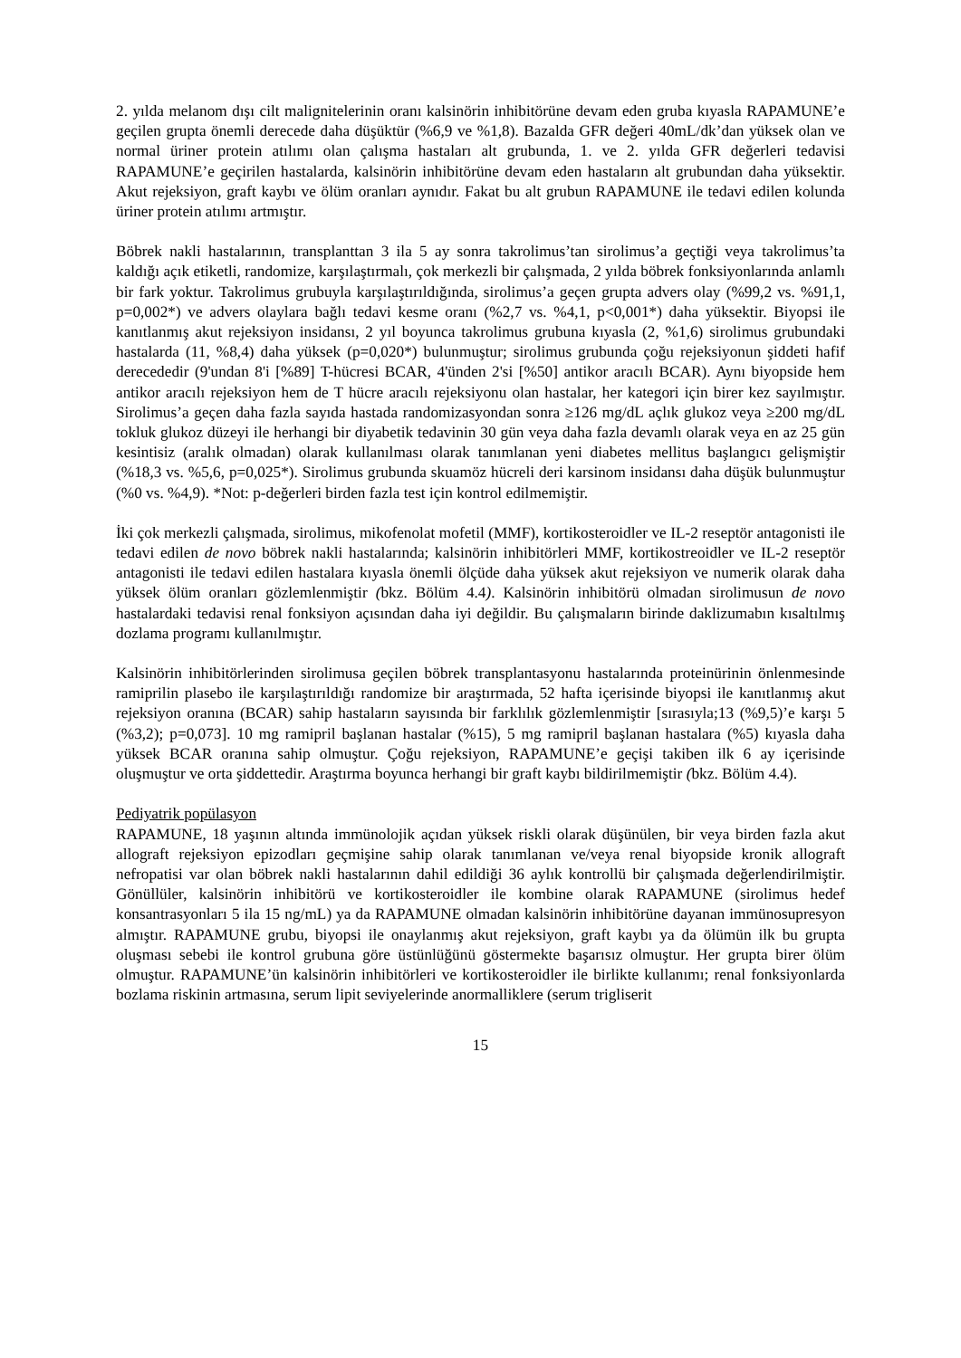2. yılda melanom dışı cilt malignitelerinin oranı kalsinörin inhibitörüne devam eden gruba kıyasla RAPAMUNE’e geçilen grupta önemli derecede daha düşüktür (%6,9 ve %1,8). Bazalda GFR değeri 40mL/dk’dan yüksek olan ve normal üriner protein atılımı olan çalışma hastaları alt grubunda, 1. ve 2. yılda GFR değerleri tedavisi RAPAMUNE’e geçirilen hastalarda, kalsinörin inhibitörüne devam eden hastaların alt grubundan daha yüksektir. Akut rejeksiyon, graft kaybı ve ölüm oranları aynıdır. Fakat bu alt grubun RAPAMUNE ile tedavi edilen kolunda üriner protein atılımı artmıştır.
Böbrek nakli hastalarının, transplanttan 3 ila 5 ay sonra takrolimus’tan sirolimus’a geçtiği veya takrolimus’ta kaldığı açık etiketli, randomize, karşılaştırmalı, çok merkezli bir çalışmada, 2 yılda böbrek fonksiyonlarında anlamlı bir fark yoktur. Takrolimus grubuyla karşılaştırıldığında, sirolimus’a geçen grupta advers olay (%99,2 vs. %91,1, p=0,002*) ve advers olaylara bağlı tedavi kesme oranı (%2,7 vs. %4,1, p<0,001*) daha yüksektir. Biyopsi ile kanıtlanmış akut rejeksiyon insidansı, 2 yıl boyunca takrolimus grubuna kıyasla (2, %1,6) sirolimus grubundaki hastalarda (11, %8,4) daha yüksek (p=0,020*) bulunmuştur; sirolimus grubunda çoğu rejeksiyonun şiddeti hafif derecededir (9'undan 8'i [%89] T-hücresi BCAR, 4'ünden 2'si [%50] antikor aracılı BCAR). Aynı biyopside hem antikor aracılı rejeksiyon hem de T hücre aracılı rejeksiyonu olan hastalar, her kategori için birer kez sayılmıştır. Sirolimus’a geçen daha fazla sayıda hastada randomizasyondan sonra ≥126 mg/dL açlık glukoz veya ≥200 mg/dL tokluk glukoz düzeyi ile herhangi bir diyabetik tedavinin 30 gün veya daha fazla devamlı olarak veya en az 25 gün kesintisiz (aralık olmadan) olarak kullanılması olarak tanımlanan yeni diabetes mellitus başlangıcı gelişmiştir (%18,3 vs. %5,6, p=0,025*). Sirolimus grubunda skuamöz hücreli deri karsinom insidansı daha düşük bulunmuştur (%0 vs. %4,9). *Not: p-değerleri birden fazla test için kontrol edilmemiştir.
İki çok merkezli çalışmada, sirolimus, mikofenolat mofetil (MMF), kortikosteroidler ve IL-2 reseptör antagonisti ile tedavi edilen de novo böbrek nakli hastalarında; kalsinörin inhibitörleri MMF, kortikostreoidler ve IL-2 reseptör antagonisti ile tedavi edilen hastalara kıyasla önemli ölçüde daha yüksek akut rejeksiyon ve numerik olarak daha yüksek ölüm oranları gözlemlenmiştir (bkz. Bölüm 4.4). Kalsinörin inhibitörü olmadan sirolimusun de novo hastalardaki tedavisi renal fonksiyon açısından daha iyi değildir. Bu çalışmaların birinde daklizumabın kısaltılmış dozlama programı kullanılmıştır.
Kalsinörin inhibitörlerinden sirolimusa geçilen böbrek transplantasyonu hastalarında proteinürinin önlenmesinde ramiprilin plasebo ile karşılaştırıldığı randomize bir araştırmada, 52 hafta içerisinde biyopsi ile kanıtlanmış akut rejeksiyon oranına (BCAR) sahip hastaların sayısında bir farklılık gözlemlenmiştir [sırasıyla;13 (%9,5)’e karşı 5 (%3,2); p=0,073]. 10 mg ramipril başlanan hastalar (%15), 5 mg ramipril başlanan hastalara (%5) kıyasla daha yüksek BCAR oranına sahip olmuştur. Çoğu rejeksiyon, RAPAMUNE’e geçişi takiben ilk 6 ay içerisinde oluşmuştur ve orta şiddettedir. Araştırma boyunca herhangi bir graft kaybı bildirilmemiştir (bkz. Bölüm 4.4).
Pediyatrik popülasyon
RAPAMUNE, 18 yaşının altında immünolojik açıdan yüksek riskli olarak düşünülen, bir veya birden fazla akut allograft rejeksiyon epizodları geçmişine sahip olarak tanımlanan ve/veya renal biyopside kronik allograft nefropatisi var olan böbrek nakli hastalarının dahil edildiği 36 aylık kontrollü bir çalışmada değerlendirilmiştir. Gönüllüler, kalsinörin inhibitörü ve kortikosteroidler ile kombine olarak RAPAMUNE (sirolimus hedef konsantrasyonları 5 ila 15 ng/mL) ya da RAPAMUNE olmadan kalsinörin inhibitörüne dayanan immünosupresyon almıştır. RAPAMUNE grubu, biyopsi ile onaylanmış akut rejeksiyon, graft kaybı ya da ölümün ilk bu grupta oluşması sebebi ile kontrol grubuna göre üstünlüğünü göstermekte başarısız olmuştur. Her grupta birer ölüm olmuştur. RAPAMUNE’ün kalsinörin inhibitörleri ve kortikosteroidler ile birlikte kullanımı; renal fonksiyonlarda bozlama riskinin artmasına, serum lipit seviyelerinde anormalliklere (serum trigliserit
15